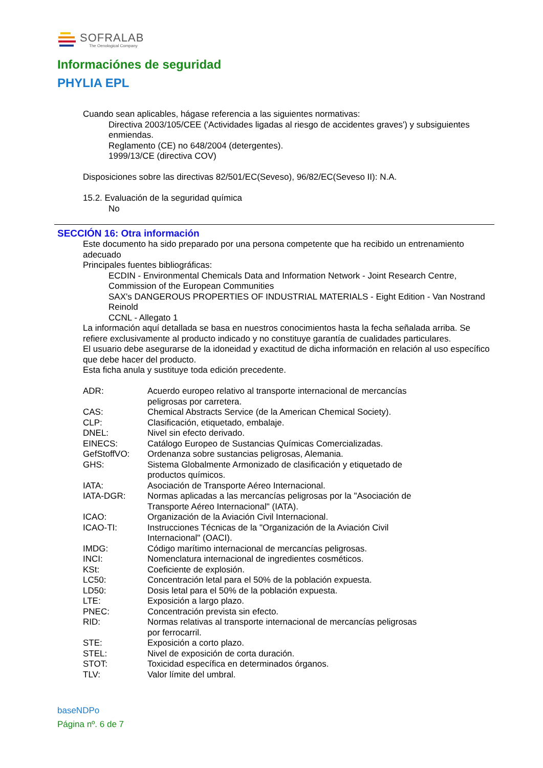SOFRALAB
The Oenological Company
Informaciónes de seguridad
PHYLIA EPL
Cuando sean aplicables, hágase referencia a las siguientes normativas:
Directiva 2003/105/CEE ('Actividades ligadas al riesgo de accidentes graves') y subsiguientes enmiendas.
Reglamento (CE) no 648/2004 (detergentes).
1999/13/CE (directiva COV)
Disposiciones sobre las directivas 82/501/EC(Seveso), 96/82/EC(Seveso II): N.A.
15.2. Evaluación de la seguridad química
No
SECCIÓN 16: Otra información
Este documento ha sido preparado por una persona competente que ha recibido un entrenamiento adecuado
Principales fuentes bibliográficas:
ECDIN - Environmental Chemicals Data and Information Network - Joint Research Centre, Commission of the European Communities
SAX's DANGEROUS PROPERTIES OF INDUSTRIAL MATERIALS - Eight Edition - Van Nostrand Reinold
CCNL - Allegato 1
La información aquí detallada se basa en nuestros conocimientos hasta la fecha señalada arriba. Se refiere exclusivamente al producto indicado y no constituye garantía de cualidades particulares.
El usuario debe asegurarse de la idoneidad y exactitud de dicha información en relación al uso específico que debe hacer del producto.
Esta ficha anula y sustituye toda edición precedente.
| ADR: | Acuerdo europeo relativo al transporte internacional de mercancías peligrosas por carretera. |
| CAS: | Chemical Abstracts Service (de la American Chemical Society). |
| CLP: | Clasificación, etiquetado, embalaje. |
| DNEL: | Nivel sin efecto derivado. |
| EINECS: | Catálogo Europeo de Sustancias Químicas Comercializadas. |
| GefStoffVO: | Ordenanza sobre sustancias peligrosas, Alemania. |
| GHS: | Sistema Globalmente Armonizado de clasificación y etiquetado de productos químicos. |
| IATA: | Asociación de Transporte Aéreo Internacional. |
| IATA-DGR: | Normas aplicadas a las mercancías peligrosas por la "Asociación de Transporte Aéreo Internacional" (IATA). |
| ICAO: | Organización de la Aviación Civil Internacional. |
| ICAO-TI: | Instrucciones Técnicas de la "Organización de la Aviación Civil Internacional" (OACI). |
| IMDG: | Código marítimo internacional de mercancías peligrosas. |
| INCI: | Nomenclatura internacional de ingredientes cosméticos. |
| KSt: | Coeficiente de explosión. |
| LC50: | Concentración letal para el 50% de la población expuesta. |
| LD50: | Dosis letal para el 50% de la población expuesta. |
| LTE: | Exposición a largo plazo. |
| PNEC: | Concentración prevista sin efecto. |
| RID: | Normas relativas al transporte internacional de mercancías peligrosas por ferrocarril. |
| STE: | Exposición a corto plazo. |
| STEL: | Nivel de exposición de corta duración. |
| STOT: | Toxicidad específica en determinados órganos. |
| TLV: | Valor límite del umbral. |
baseNDPo
Página nº. 6 de 7